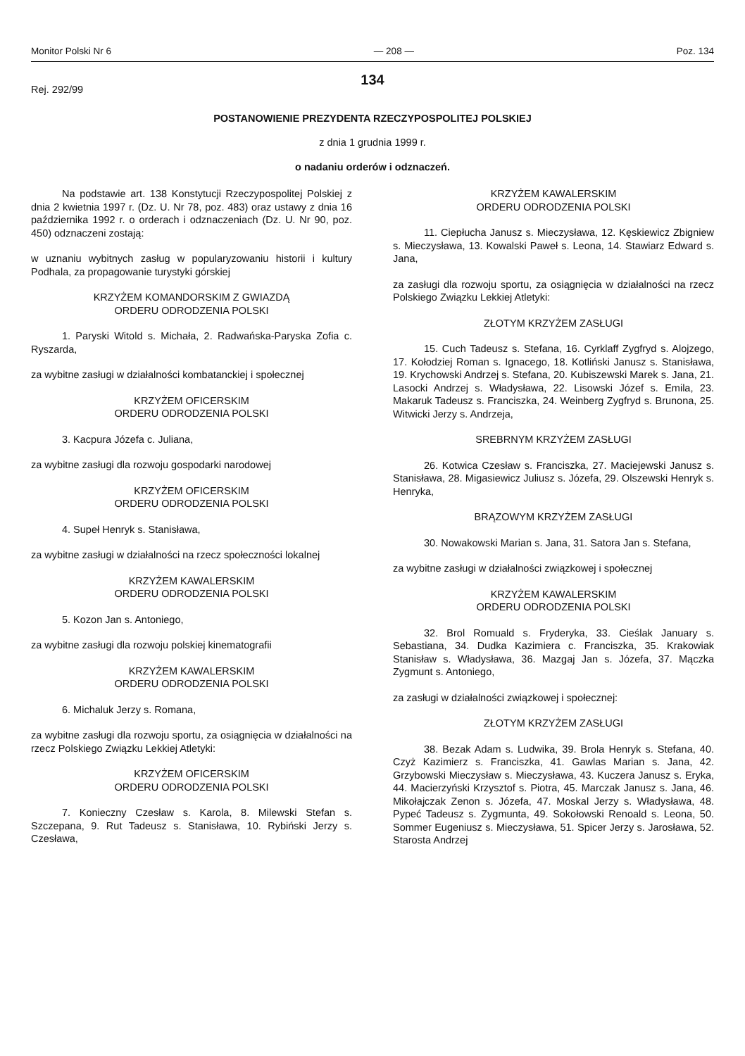Monitor Polski Nr 6 — 208 — Poz. 134
134
Rej. 292/99
POSTANOWIENIE PREZYDENTA RZECZYPOSPOLITEJ POLSKIEJ
z dnia 1 grudnia 1999 r.
o nadaniu orderów i odznaczeń.
Na podstawie art. 138 Konstytucji Rzeczypospolitej Polskiej z dnia 2 kwietnia 1997 r. (Dz. U. Nr 78, poz. 483) oraz ustawy z dnia 16 października 1992 r. o orderach i odznaczeniach (Dz. U. Nr 90, poz. 450) odznaczeni zostają:
w uznaniu wybitnych zasług w popularyzowaniu historii i kultury Podhala, za propagowanie turystyki górskiej
KRZYŻEM KOMANDORSKIM Z GWIAZDĄ
ORDERU ODRODZENIA POLSKI
1. Paryski Witold s. Michała, 2. Radwańska-Paryska Zofia c. Ryszarda,
za wybitne zasługi w działalności kombatanckiej i społecznej
KRZYŻEM OFICERSKIM
ORDERU ODRODZENIA POLSKI
3. Kacpura Józefa c. Juliana,
za wybitne zasługi dla rozwoju gospodarki narodowej
KRZYŻEM OFICERSKIM
ORDERU ODRODZENIA POLSKI
4. Supeł Henryk s. Stanisława,
za wybitne zasługi w działalności na rzecz społeczności lokalnej
KRZYŻEM KAWALERSKIM
ORDERU ODRODZENIA POLSKI
5. Kozon Jan s. Antoniego,
za wybitne zasługi dla rozwoju polskiej kinematografii
KRZYŻEM KAWALERSKIM
ORDERU ODRODZENIA POLSKI
6. Michaluk Jerzy s. Romana,
za wybitne zasługi dla rozwoju sportu, za osiągnięcia w działalności na rzecz Polskiego Związku Lekkiej Atletyki:
KRZYŻEM OFICERSKIM
ORDERU ODRODZENIA POLSKI
7. Konieczny Czesław s. Karola, 8. Milewski Stefan s. Szczepana, 9. Rut Tadeusz s. Stanisława, 10. Rybiński Jerzy s. Czesława,
KRZYŻEM KAWALERSKIM
ORDERU ODRODZENIA POLSKI
11. Ciepłucha Janusz s. Mieczysława, 12. Kęskiewicz Zbigniew s. Mieczysława, 13. Kowalski Paweł s. Leona, 14. Stawiarz Edward s. Jana,
za zasługi dla rozwoju sportu, za osiągnięcia w działalności na rzecz Polskiego Związku Lekkiej Atletyki:
ZŁOTYM KRZYŻEM ZASŁUGI
15. Cuch Tadeusz s. Stefana, 16. Cyrklaff Zygfryd s. Alojzego, 17. Kołodziej Roman s. Ignacego, 18. Kotliński Janusz s. Stanisława, 19. Krychowski Andrzej s. Stefana, 20. Kubiszewski Marek s. Jana, 21. Lasocki Andrzej s. Władysława, 22. Lisowski Józef s. Emila, 23. Makaruk Tadeusz s. Franciszka, 24. Weinberg Zygfryd s. Brunona, 25. Witwicki Jerzy s. Andrzeja,
SREBRNYM KRZYŻEM ZASŁUGI
26. Kotwica Czesław s. Franciszka, 27. Maciejewski Janusz s. Stanisława, 28. Migasiewicz Juliusz s. Józefa, 29. Olszewski Henryk s. Henryka,
BRĄZOWYM KRZYŻEM ZASŁUGI
30. Nowakowski Marian s. Jana, 31. Satora Jan s. Stefana,
za wybitne zasługi w działalności związkowej i społecznej
KRZYŻEM KAWALERSKIM
ORDERU ODRODZENIA POLSKI
32. Brol Romuald s. Fryderyka, 33. Cieślak January s. Sebastiana, 34. Dudka Kazimiera c. Franciszka, 35. Krakowiak Stanisław s. Władysława, 36. Mazgaj Jan s. Józefa, 37. Mączka Zygmunt s. Antoniego,
za zasługi w działalności związkowej i społecznej:
ZŁOTYM KRZYŻEM ZASŁUGI
38. Bezak Adam s. Ludwika, 39. Brola Henryk s. Stefana, 40. Czyż Kazimierz s. Franciszka, 41. Gawlas Marian s. Jana, 42. Grzybowski Mieczysław s. Mieczysława, 43. Kuczera Janusz s. Eryka, 44. Macierzyński Krzysztof s. Piotra, 45. Marczak Janusz s. Jana, 46. Mikołajczak Zenon s. Józefa, 47. Moskal Jerzy s. Władysława, 48. Pypeć Tadeusz s. Zygmunta, 49. Sokołowski Renoald s. Leona, 50. Sommer Eugeniusz s. Mieczysława, 51. Spicer Jerzy s. Jarosława, 52. Starosta Andrzej